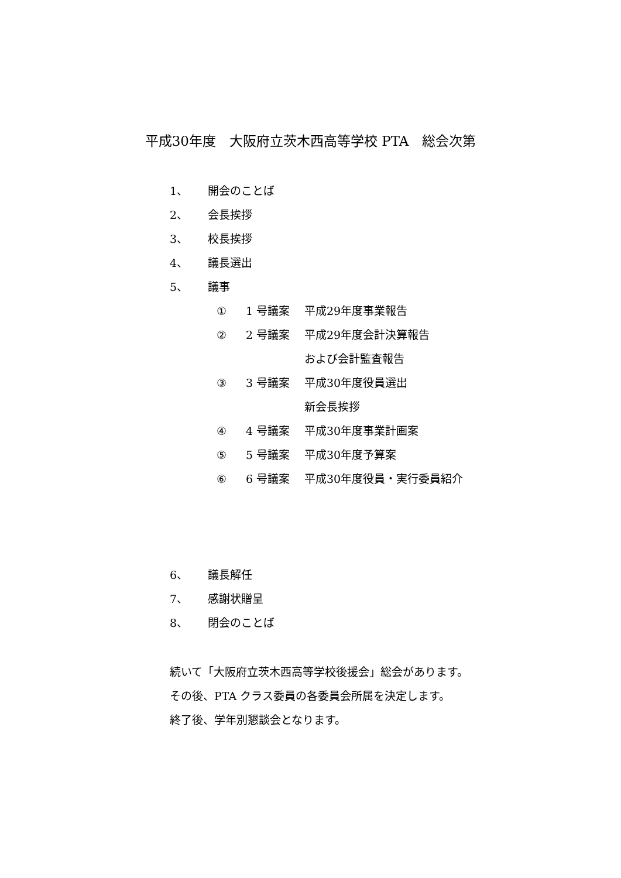平成30年度　大阪府立茨木西高等学校 PTA　総会次第
1、 開会のことば
2、 会長挨拶
3、 校長挨拶
4、 議長選出
5、 議事
① 1 号議案 平成29年度事業報告
② 2 号議案 平成29年度会計決算報告
および会計監査報告
③ 3 号議案 平成30年度役員選出
新会長挨拶
④ 4 号議案 平成30年度事業計画案
⑤ 5 号議案 平成30年度予算案
⑥ 6 号議案 平成30年度役員・実行委員紹介
6、 議長解任
7、 感謝状贈呈
8、 閉会のことば
続いて「大阪府立茨木西高等学校後援会」総会があります。
その後、PTA クラス委員の各委員会所属を決定します。
終了後、学年別懇談会となります。